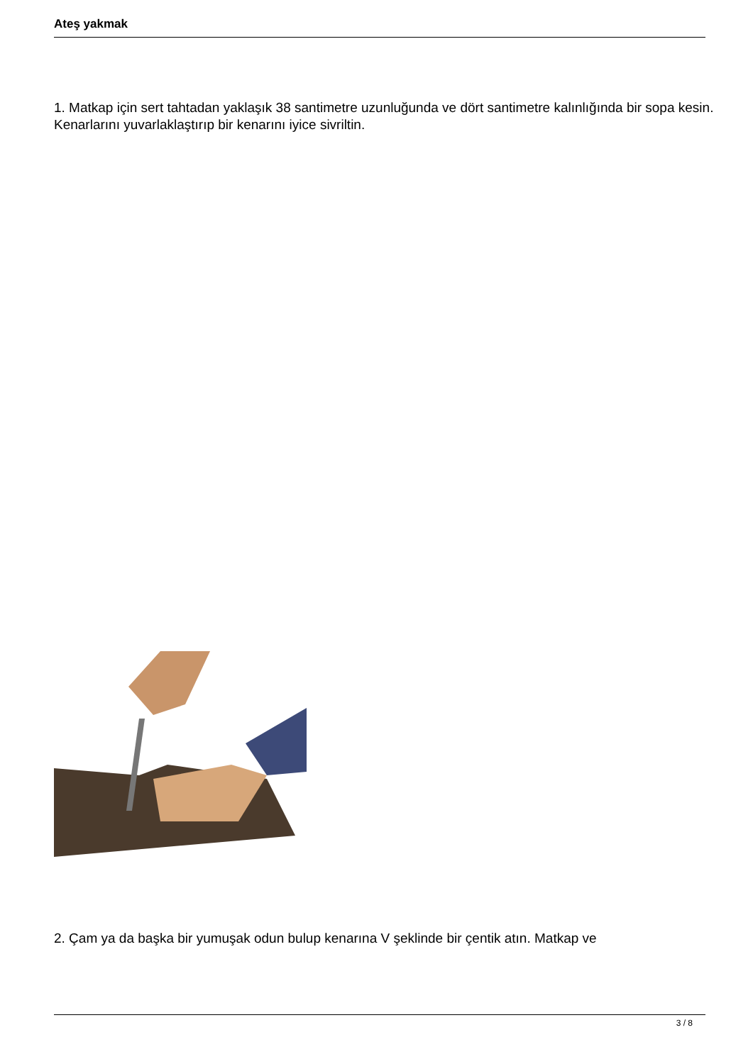Ateş yakmak
1. Matkap için sert tahtadan yaklaşık 38 santimetre uzunluğunda ve dört santimetre kalınlığında bir sopa kesin. Kenarlarını yuvarlaklaştırıp bir kenarını iyice sivriltin.
2. Çam ya da başka bir yumuşak odun bulup kenarına V şeklinde bir çentik atın. Matkap ve
3 / 8